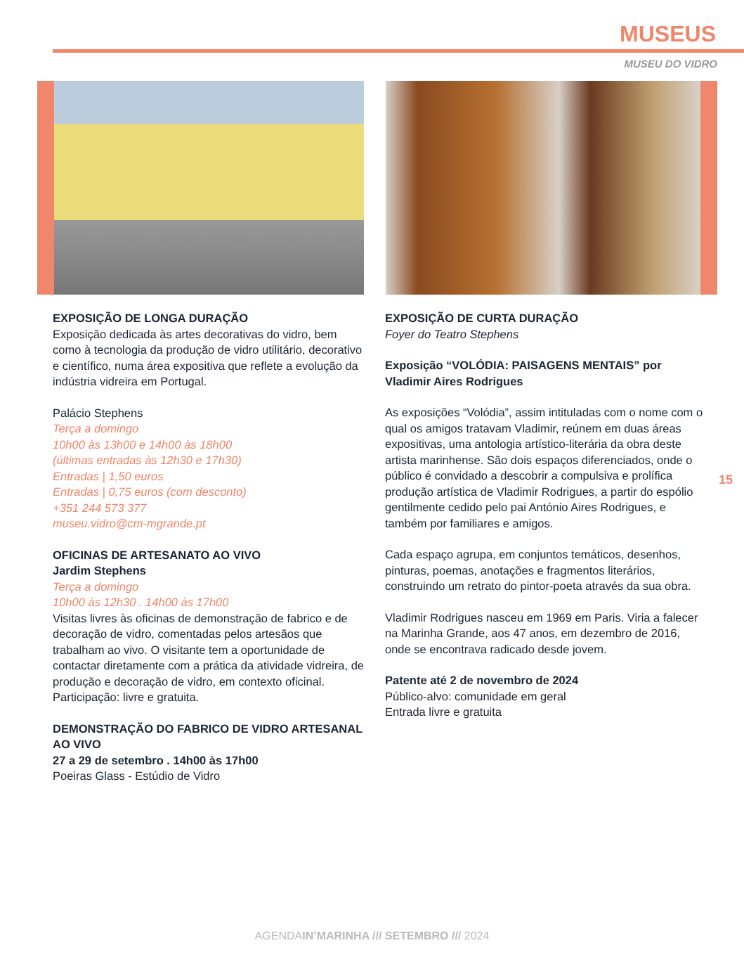MUSEUS
MUSEU DO VIDRO
EXPOSIÇÃO DE LONGA DURAÇÃO
Exposição dedicada às artes decorativas do vidro, bem como à tecnologia da produção de vidro utilitário, decorativo e científico, numa área expositiva que reflete a evolução da indústria vidreira em Portugal.
Palácio Stephens
Terça a domingo
10h00 às 13h00 e 14h00 às 18h00
(últimas entradas às 12h30 e 17h30)
Entradas | 1,50 euros
Entradas | 0,75 euros (com desconto)
+351 244 573 377
museu.vidro@cm-mgrande.pt
OFICINAS DE ARTESANATO AO VIVO
Jardim Stephens
Terça a domingo
10h00 às 12h30 . 14h00 às 17h00
Visitas livres às oficinas de demonstração de fabrico e de decoração de vidro, comentadas pelos artesãos que trabalham ao vivo. O visitante tem a oportunidade de contactar diretamente com a prática da atividade vidreira, de produção e decoração de vidro, em contexto oficinal.
Participação: livre e gratuita.
DEMONSTRAÇÃO DO FABRICO DE VIDRO ARTESANAL AO VIVO
27 a 29 de setembro . 14h00 às 17h00
Poeiras Glass - Estúdio de Vidro
EXPOSIÇÃO DE CURTA DURAÇÃO
Foyer do Teatro Stephens
Exposição “VOLÓDIA: PAISAGENS MENTAIS” por Vladimir Aires Rodrigues
As exposições “Volódia”, assim intituladas com o nome com o qual os amigos tratavam Vladimir, reúnem em duas áreas expositivas, uma antologia artístico-literária da obra deste artista marinhense. São dois espaços diferenciados, onde o público é convidado a descobrir a compulsiva e prolífica produção artística de Vladimir Rodrigues, a partir do espólio gentilmente cedido pelo pai António Aires Rodrigues, e também por familiares e amigos.
Cada espaço agrupa, em conjuntos temáticos, desenhos, pinturas, poemas, anotações e fragmentos literários, construindo um retrato do pintor-poeta através da sua obra.
Vladimir Rodrigues nasceu em 1969 em Paris. Viria a falecer na Marinha Grande, aos 47 anos, em dezembro de 2016, onde se encontrava radicado desde jovem.
Patente até 2 de novembro de 2024
Público-alvo: comunidade em geral
Entrada livre e gratuita
15
AGENDAIN’MARINHA /// SETEMBRO /// 2024